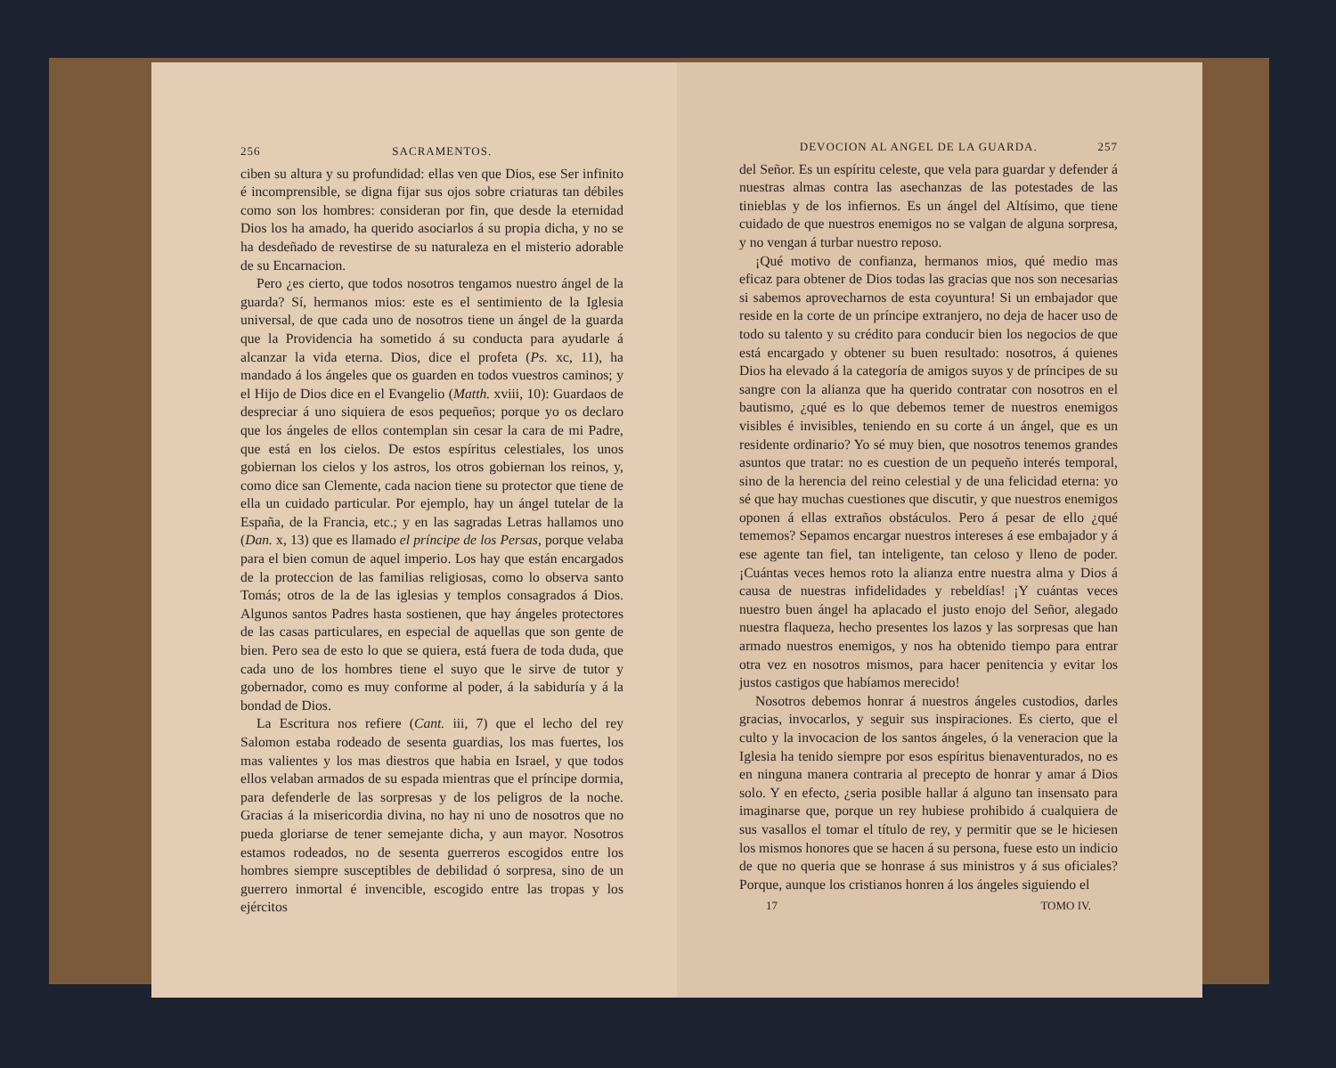256 SACRAMENTOS.
ciben su altura y su profundidad: ellas ven que Dios, ese Ser infinito é incomprensible, se digna fijar sus ojos sobre criaturas tan débiles como son los hombres: consideran por fin, que desde la eternidad Dios los ha amado, ha querido asociarlos á su propia dicha, y no se ha desdeñado de revestirse de su naturaleza en el misterio adorable de su Encarnacion.
Pero ¿es cierto, que todos nosotros tengamos nuestro ángel de la guarda? Sí, hermanos mios: este es el sentimiento de la Iglesia universal, de que cada uno de nosotros tiene un ángel de la guarda que la Providencia ha sometido á su conducta para ayudarle á alcanzar la vida eterna. Dios, dice el profeta (Ps. xc, 11), ha mandado á los ángeles que os guarden en todos vuestros caminos; y el Hijo de Dios dice en el Evangelio (Matth. xviii, 10): Guardaos de despreciar á uno siquiera de esos pequeños; porque yo os declaro que los ángeles de ellos contemplan sin cesar la cara de mi Padre, que está en los cielos. De estos espíritus celestiales, los unos gobiernan los cielos y los astros, los otros gobiernan los reinos, y, como dice san Clemente, cada nacion tiene su protector que tiene de ella un cuidado particular. Por ejemplo, hay un ángel tutelar de la España, de la Francia, etc.; y en las sagradas Letras hallamos uno (Dan. x, 13) que es llamado el príncipe de los Persas, porque velaba para el bien comun de aquel imperio. Los hay que están encargados de la proteccion de las familias religiosas, como lo observa santo Tomás; otros de la de las iglesias y templos consagrados á Dios. Algunos santos Padres hasta sostienen, que hay ángeles protectores de las casas particulares, en especial de aquellas que son gente de bien. Pero sea de esto lo que se quiera, está fuera de toda duda, que cada uno de los hombres tiene el suyo que le sirve de tutor y gobernador, como es muy conforme al poder, á la sabiduría y á la bondad de Dios.
La Escritura nos refiere (Cant. iii, 7) que el lecho del rey Salomon estaba rodeado de sesenta guardias, los mas fuertes, los mas valientes y los mas diestros que habia en Israel, y que todos ellos velaban armados de su espada mientras que el príncipe dormia, para defenderle de las sorpresas y de los peligros de la noche. Gracias á la misericordia divina, no hay ni uno de nosotros que no pueda gloriarse de tener semejante dicha, y aun mayor. Nosotros estamos rodeados, no de sesenta guerreros escogidos entre los hombres siempre susceptibles de debilidad ó sorpresa, sino de un guerrero inmortal é invencible, escogido entre las tropas y los ejércitos
DEVOCION AL ANGEL DE LA GUARDA. 257
del Señor. Es un espíritu celeste, que vela para guardar y defender á nuestras almas contra las asechanzas de las potestades de las tinieblas y de los infiernos. Es un ángel del Altísimo, que tiene cuidado de que nuestros enemigos no se valgan de alguna sorpresa, y no vengan á turbar nuestro reposo.
¡Qué motivo de confianza, hermanos mios, qué medio mas eficaz para obtener de Dios todas las gracias que nos son necesarias si sabemos aprovecharnos de esta coyuntura! Si un embajador que reside en la corte de un príncipe extranjero, no deja de hacer uso de todo su talento y su crédito para conducir bien los negocios de que está encargado y obtener su buen resultado: nosotros, á quienes Dios ha elevado á la categoría de amigos suyos y de príncipes de su sangre con la alianza que ha querido contratar con nosotros en el bautismo, ¿qué es lo que debemos temer de nuestros enemigos visibles é invisibles, teniendo en su corte á un ángel, que es un residente ordinario? Yo sé muy bien, que nosotros tenemos grandes asuntos que tratar: no es cuestion de un pequeño interés temporal, sino de la herencia del reino celestial y de una felicidad eterna: yo sé que hay muchas cuestiones que discutir, y que nuestros enemigos oponen á ellas extraños obstáculos. Pero á pesar de ello ¿qué tememos? Sepamos encargar nuestros intereses á ese embajador y á ese agente tan fiel, tan inteligente, tan celoso y lleno de poder. ¡Cuántas veces hemos roto la alianza entre nuestra alma y Dios á causa de nuestras infidelidades y rebeldías! ¡Y cuántas veces nuestro buen ángel ha aplacado el justo enojo del Señor, alegado nuestra flaqueza, hecho presentes los lazos y las sorpresas que han armado nuestros enemigos, y nos ha obtenido tiempo para entrar otra vez en nosotros mismos, para hacer penitencia y evitar los justos castigos que habíamos merecido!
Nosotros debemos honrar á nuestros ángeles custodios, darles gracias, invocarlos, y seguir sus inspiraciones. Es cierto, que el culto y la invocacion de los santos ángeles, ó la veneracion que la Iglesia ha tenido siempre por esos espíritus bienaventurados, no es en ninguna manera contraria al precepto de honrar y amar á Dios solo. Y en efecto, ¿seria posible hallar á alguno tan insensato para imaginarse que, porque un rey hubiese prohibido á cualquiera de sus vasallos el tomar el título de rey, y permitir que se le hiciesen los mismos honores que se hacen á su persona, fuese esto un indicio de que no queria que se honrase á sus ministros y á sus oficiales? Porque, aunque los cristianos honren á los ángeles siguiendo el
17 TOMO IV.